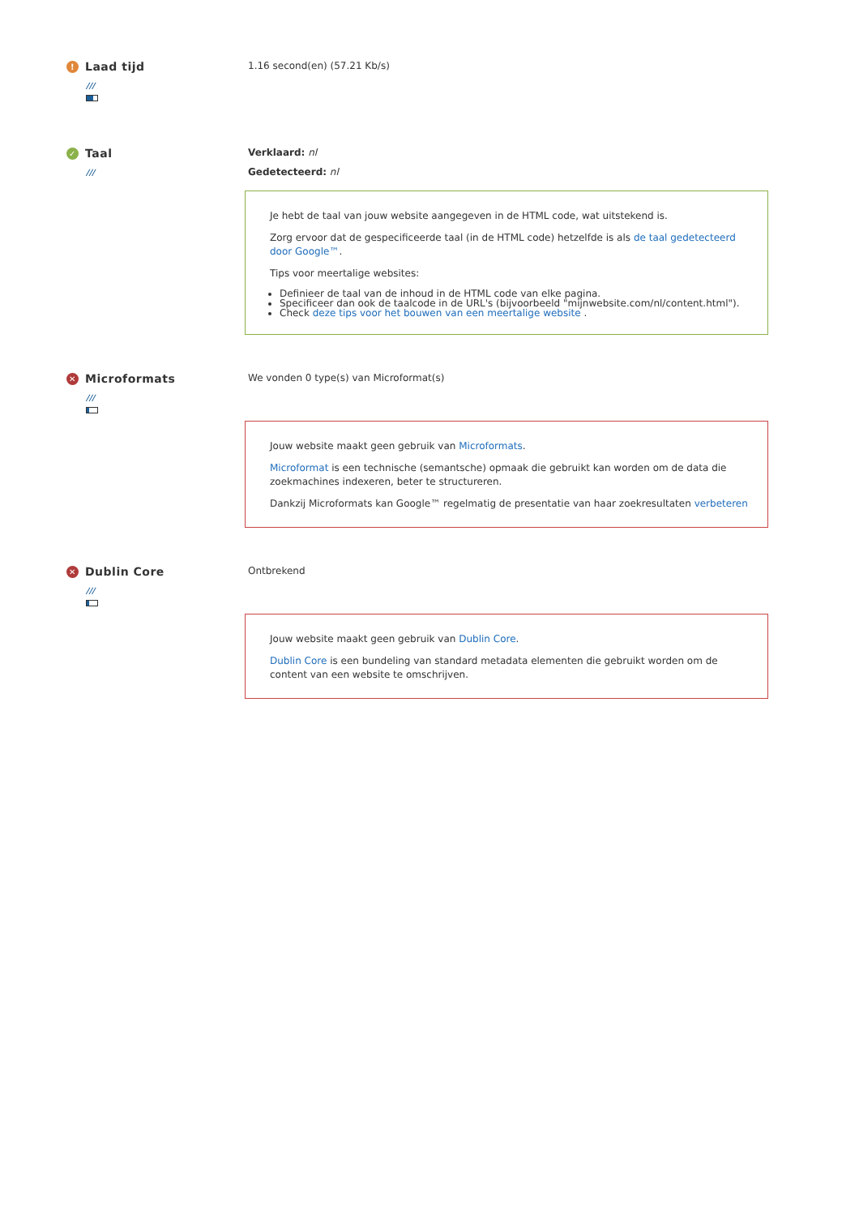! Laad tijd
///
1.16 second(en) (57.21 Kb/s)
✓ Taal
///
Verklaard: nl
Gedetecteerd: nl
Je hebt de taal van jouw website aangegeven in de HTML code, wat uitstekend is.
Zorg ervoor dat de gespecificeerde taal (in de HTML code) hetzelfde is als de taal gedetecteerd door Google™.
Tips voor meertalige websites:
Definieer de taal van de inhoud in de HTML code van elke pagina.
Specificeer dan ook de taalcode in de URL's (bijvoorbeeld "mijnwebsite.com/nl/content.html").
Check deze tips voor het bouwen van een meertalige website .
✕ Microformats
///
We vonden 0 type(s) van Microformat(s)
Jouw website maakt geen gebruik van Microformats.
Microformat is een technische (semantsche) opmaak die gebruikt kan worden om de data die zoekmachines indexeren, beter te structureren.
Dankzij Microformats kan Google™ regelmatig de presentatie van haar zoekresultaten verbeteren
✕ Dublin Core
///
Ontbrekend
Jouw website maakt geen gebruik van Dublin Core.
Dublin Core is een bundeling van standard metadata elementen die gebruikt worden om de content van een website te omschrijven.